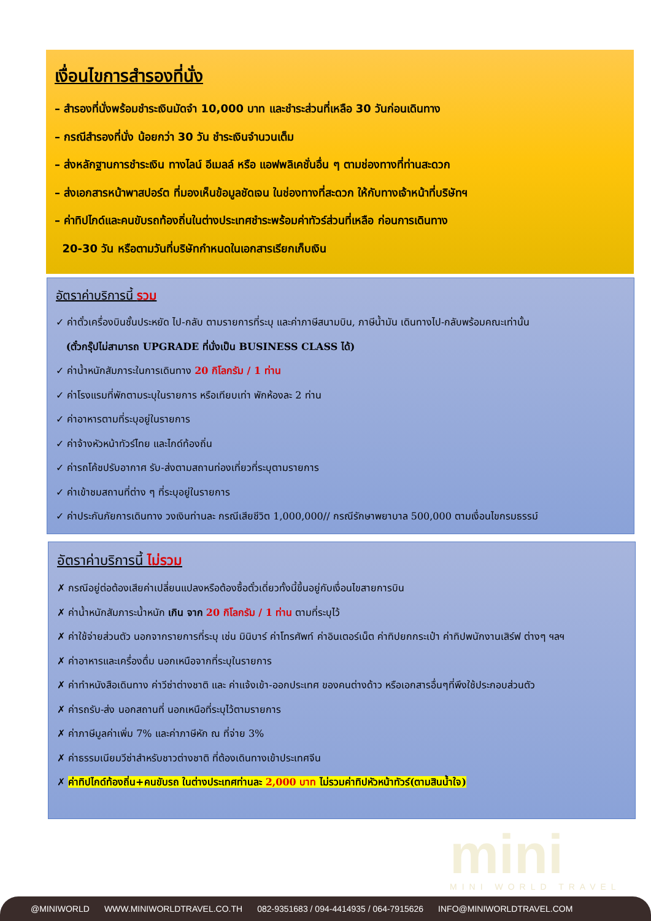เงื่อนไขการสำรองที่นั่ง
– สำรองที่นั่งพร้อมชำระเงินมัดจำ 10,000 บาท และชำระส่วนที่เหลือ 30 วันก่อนเดินทาง
– กรณีสำรองที่นั่ง น้อยกว่า 30 วัน ชำระเงินจำนวนเต็ม
– ส่งหลักฐานการชำระเงิน ทางไลน์ อีเมลล์ หรือ แอฟพลิเคชั่นอื่น ๆ ตามช่องทางที่ท่านสะดวก
– ส่งเอกสารหน้าพาสปอร์ต ที่มองเห็นข้อมูลชัดเจน ในช่องทางที่สะดวก ให้กับทางเจ้าหน้าที่บริษัทฯ
– ค่าทิปไกด์และคนขับรถท้องถิ่นในต่างประเทศชำระพร้อมค่าทัวร์ส่วนที่เหลือ ก่อนการเดินทาง
20-30 วัน หรือตามวันที่บริษัทกำหนดในเอกสารเรียกเก็บเงิน
อัตราค่าบริการนี้ รวม
✓ ค่าตั๋วเครื่องบินชั้นประหยัด ไป-กลับ ตามรายการที่ระบุ และค่าภาษีสนามบิน, ภาษีน้ำมัน เดินทางไป-กลับพร้อมคณะเท่านั้น
(ตั๋วกรุ๊ปไม่สามารถ UPGRADE ที่นั่งเป็น BUSINESS CLASS ได้)
✓ ค่าน้ำหนักสัมภาระในการเดินทาง 20 กิโลกรัม / 1 ท่าน
✓ ค่าโรงแรมที่พักตามระบุในรายการ หรือเทียบเท่า พักห้องละ 2 ท่าน
✓ ค่าอาหารตามที่ระบุอยู่ในรายการ
✓ ค่าจ้างหัวหน้าทัวร์ไทย และไกด์ท้องถิ่น
✓ ค่ารถโค้ชปรับอากาศ รับ-ส่งตามสถานท่องเที่ยวที่ระบุตามรายการ
✓ ค่าเข้าชมสถานที่ต่าง ๆ ที่ระบุอยู่ในรายการ
✓ ค่าประกันภัยการเดินทาง วงเงินท่านละ กรณีเสียชีวิต 1,000,000// กรณีรักษาพยาบาล 500,000 ตามเงื่อนไขกรมธรรม์
อัตราค่าบริการนี้ ไม่รวม
✗ กรณีอยู่ต่อต้องเสียค่าเปลี่ยนแปลงหรือต้องซื้อตั๋วเดี่ยวทั้งนี้ขึ้นอยู่กับเงื่อนไขสายการบิน
✗ ค่าน้ำหนักสัมภาระน้ำหนัก เกิน จาก 20 กิโลกรัม / 1 ท่าน ตามที่ระบุไว้
✗ ค่าใช้จ่ายส่วนตัว นอกจากรายการที่ระบุ เช่น มินิบาร์ ค่าโทรศัพท์ ค่าอินเตอร์เน็ต ค่าทิปยกกระเป๋า ค่าทิปพนักงานเสิร์ฟ ต่างๆ ฯลฯ
✗ ค่าอาหารและเครื่องดื่ม นอกเหนือจากที่ระบุในรายการ
✗ ค่าทำหนังสือเดินทาง ค่าวีซ่าต่างชาติ และ ค่าแจ้งเข้า-ออกประเทศ ของคนต่างด้าว หรือเอกสารอื่นๆที่พึงใช้ประกอบส่วนตัว
✗ ค่ารถรับ-ส่ง นอกสถานที่ นอกเหนือที่ระบุไว้ตามรายการ
✗ ค่าภาษีมูลค่าเพิ่ม 7% และค่าภาษีหัก ณ ที่จ่าย 3%
✗ ค่าธรรมเนียมวีซ่าสำหรับชาวต่างชาติ ที่ต้องเดินทางเข้าประเทศจีน
✗ ค่าทิปไกด์ท้องถิ่น+คนขับรถ ในต่างประเทศท่านละ 2,000 บาท ไม่รวมค่าทิปหัวหน้าทัวร์(ตามสินน้ำใจ)
mini MINI WORLD TRAVEL
@MINIWORLD WWW.MINIWORLDTRAVEL.CO.TH 082-9351683 / 094-4414935 / 064-7915626 INFO@MINIWORLDTRAVEL.COM